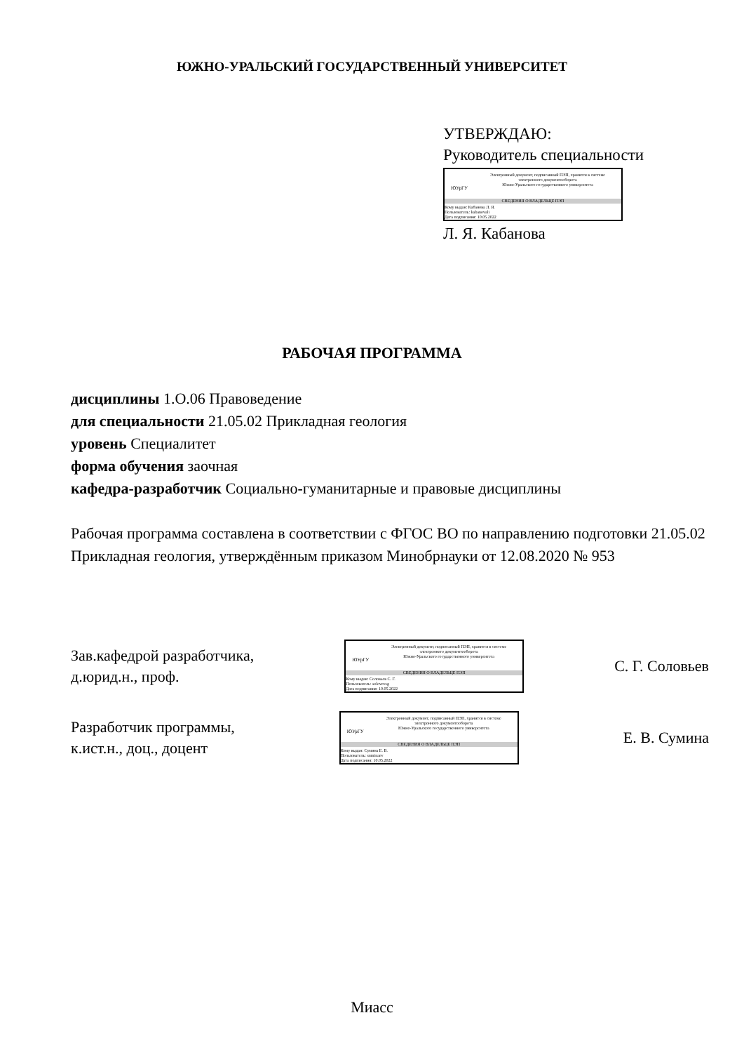ЮЖНО-УРАЛЬСКИЙ ГОСУДАРСТВЕННЫЙ УНИВЕРСИТЕТ
УТВЕРЖДАЮ:
Руководитель специальности
ЮУрГУ
Электронный документ, подписанный ПЭП, хранится в системе
электронного документооборота
Южно-Уральского государственного университета
СВЕДЕНИЯ О ВЛАДЕЛЬЦЕ ПЭП
Кому выдан: Кабанова Л. Я.
Пользователь: kabanovali
Дата подписания: 10.05.2022
Л. Я. Кабанова
РАБОЧАЯ ПРОГРАММА
дисциплины 1.О.06 Правоведение
для специальности 21.05.02 Прикладная геология
уровень Специалитет
форма обучения заочная
кафедра-разработчик Социально-гуманитарные и правовые дисциплины
Рабочая программа составлена в соответствии с ФГОС ВО по направлению подготовки 21.05.02 Прикладная геология, утверждённым приказом Минобрнауки от 12.08.2020 № 953
Зав.кафедрой разработчика,
д.юрид.н., проф.
ЮУрГУ
Электронный документ, подписанный ПЭП, хранится в системе
электронного документооборота
Южно-Уральского государственного университета
СВЕДЕНИЯ О ВЛАДЕЛЬЦЕ ПЭП
Кому выдан: Соловьев С. Г.
Пользователь: solovevsg
Дата подписания: 10.05.2022
С. Г. Соловьев
Разработчик программы,
к.ист.н., доц., доцент
ЮУрГУ
Электронный документ, подписанный ПЭП, хранится в системе
электронного документооборота
Южно-Уральского государственного университета
СВЕДЕНИЯ О ВЛАДЕЛЬЦЕ ПЭП
Кому выдан: Сумина Е. В.
Пользователь: suminaev
Дата подписания: 10.05.2022
Е. В. Сумина
Миасс